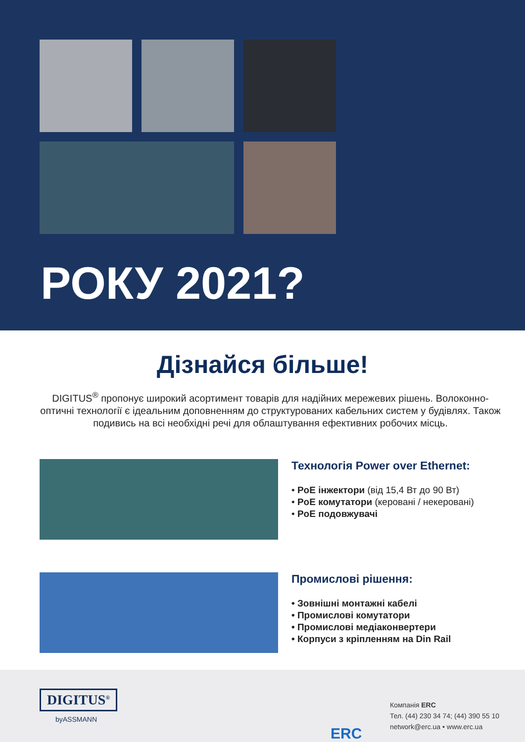РОКУ 2021?
Дізнайся більше!
DIGITUS<sup>®</sup> пропонує широкий асортимент товарів для надійних мережевих рішень. Волоконно-оптичні технології є ідеальним доповненням до структурованих кабельних систем у будівлях. Також подивись на всі необхідні речі для облаштування ефективних робочих місць.
Технологія Power over Ethernet:
• PoE інжектори (від 15,4 Вт до 90 Вт)
• PoE комутатори (керовані / некеровані)
• PoE подовжувачі
Промислові рішення:
• Зовнішні монтажні кабелі
• Промислові комутатори
• Промислові медіаконвертери
• Корпуси з кріпленням на Din Rail
DIGITUS<sup>®</sup>
byASSMANN
ERC
Компанія ERC
Тел. (44) 230 34 74; (44) 390 55 10
network@erc.ua • www.erc.ua